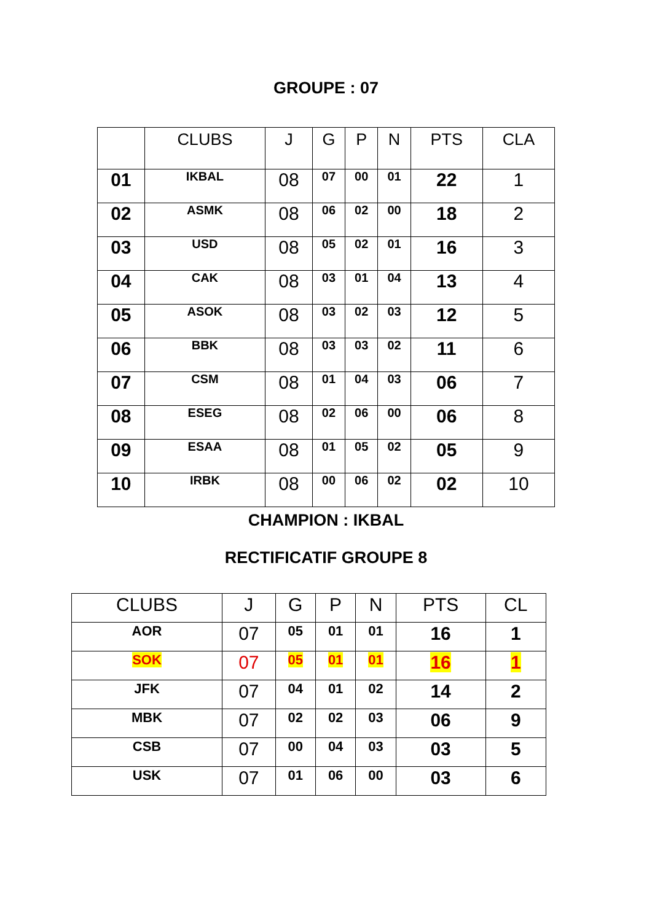GROUPE : 07
| | CLUBS | J | G | P | N | PTS | CLA |
| --- | --- | --- | --- | --- | --- | --- | --- |
| 01 | IKBAL | 08 | 07 | 00 | 01 | 22 | 1 |
| 02 | ASMK | 08 | 06 | 02 | 00 | 18 | 2 |
| 03 | USD | 08 | 05 | 02 | 01 | 16 | 3 |
| 04 | CAK | 08 | 03 | 01 | 04 | 13 | 4 |
| 05 | ASOK | 08 | 03 | 02 | 03 | 12 | 5 |
| 06 | BBK | 08 | 03 | 03 | 02 | 11 | 6 |
| 07 | CSM | 08 | 01 | 04 | 03 | 06 | 7 |
| 08 | ESEG | 08 | 02 | 06 | 00 | 06 | 8 |
| 09 | ESAA | 08 | 01 | 05 | 02 | 05 | 9 |
| 10 | IRBK | 08 | 00 | 06 | 02 | 02 | 10 |
CHAMPION : IKBAL
RECTIFICATIF GROUPE 8
| CLUBS | J | G | P | N | PTS | CL |
| --- | --- | --- | --- | --- | --- | --- |
| AOR | 07 | 05 | 01 | 01 | 16 | 1 |
| SOK | 07 | 05 | 01 | 01 | 16 | 1 |
| JFK | 07 | 04 | 01 | 02 | 14 | 2 |
| MBK | 07 | 02 | 02 | 03 | 06 | 9 |
| CSB | 07 | 00 | 04 | 03 | 03 | 5 |
| USK | 07 | 01 | 06 | 00 | 03 | 6 |